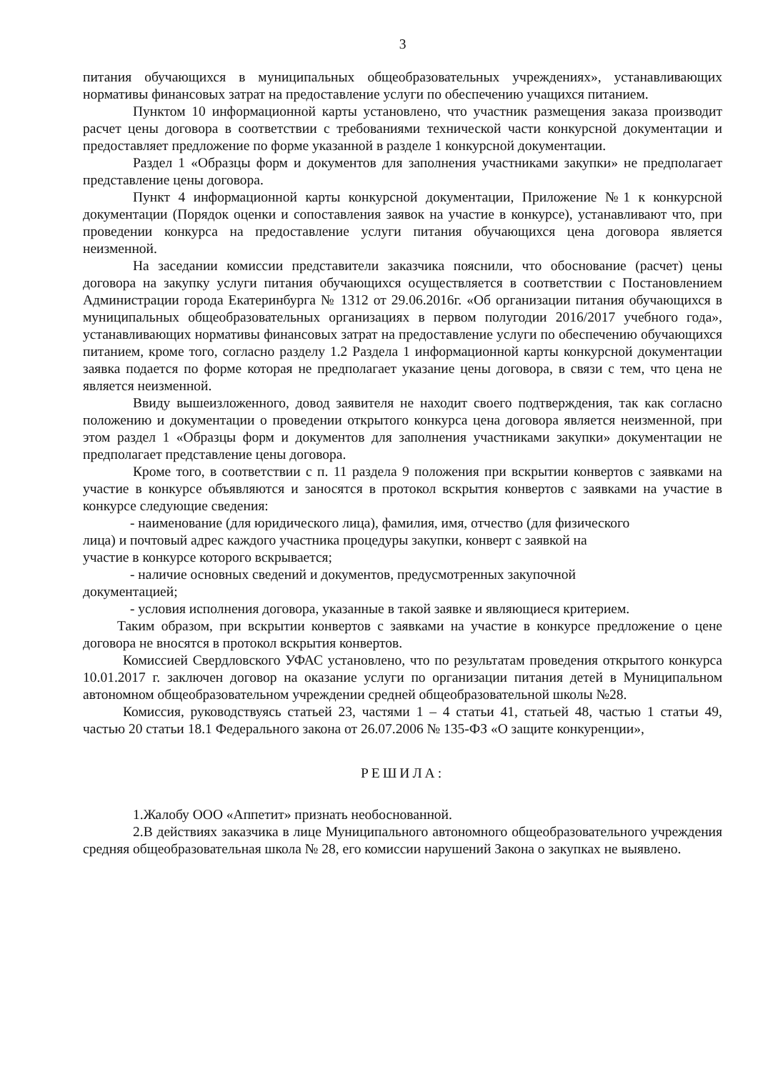3
питания обучающихся в муниципальных общеобразовательных учреждениях», устанавливающих нормативы финансовых затрат на предоставление услуги по обеспечению учащихся питанием.
Пунктом 10 информационной карты установлено, что участник размещения заказа производит расчет цены договора в соответствии с требованиями технической части конкурсной документации и предоставляет предложение по форме указанной в разделе 1 конкурсной документации.
Раздел 1 «Образцы форм и документов для заполнения участниками закупки» не предполагает представление цены договора.
Пункт 4 информационной карты конкурсной документации, Приложение №1 к конкурсной документации (Порядок оценки и сопоставления заявок на участие в конкурсе), устанавливают что, при проведении конкурса на предоставление услуги питания обучающихся цена договора является неизменной.
На заседании комиссии представители заказчика пояснили, что обоснование (расчет) цены договора на закупку услуги питания обучающихся осуществляется в соответствии с Постановлением Администрации города Екатеринбурга № 1312 от 29.06.2016г. «Об организации питания обучающихся в муниципальных общеобразовательных организациях в первом полугодии 2016/2017 учебного года», устанавливающих нормативы финансовых затрат на предоставление услуги по обеспечению обучающихся питанием, кроме того, согласно разделу 1.2 Раздела 1 информационной карты конкурсной документации заявка подается по форме которая не предполагает указание цены договора, в связи с тем, что цена не является неизменной.
Ввиду вышеизложенного, довод заявителя не находит своего подтверждения, так как согласно положению и документации о проведении открытого конкурса цена договора является неизменной, при этом раздел 1 «Образцы форм и документов для заполнения участниками закупки» документации не предполагает представление цены договора.
Кроме того, в соответствии с п. 11 раздела 9 положения при вскрытии конвертов с заявками на участие в конкурсе объявляются и заносятся в протокол вскрытия конвертов с заявками на участие в конкурсе следующие сведения:
- наименование (для юридического лица), фамилия, имя, отчество (для физического
лица) и почтовый адрес каждого участника процедуры закупки, конверт с заявкой на
участие в конкурсе которого вскрывается;
- наличие основных сведений и документов, предусмотренных закупочной
документацией;
- условия исполнения договора, указанные в такой заявке и являющиеся критерием.
Таким образом, при вскрытии конвертов с заявками на участие в конкурсе предложение о цене договора не вносятся в протокол вскрытия конвертов.
Комиссией Свердловского УФАС установлено, что по результатам проведения открытого конкурса 10.01.2017 г. заключен договор на оказание услуги по организации питания детей в Муниципальном автономном общеобразовательном учреждении средней общеобразовательной школы №28.
Комиссия, руководствуясь статьей 23, частями 1 – 4 статьи 41, статьей 48, частью 1 статьи 49, частью 20 статьи 18.1 Федерального закона от 26.07.2006 № 135-ФЗ «О защите конкуренции»,
РЕШИЛА:
1.Жалобу ООО «Аппетит» признать необоснованной.
2.В действиях заказчика в лице Муниципального автономного общеобразовательного учреждения средняя общеобразовательная школа № 28, его комиссии нарушений Закона о закупках не выявлено.